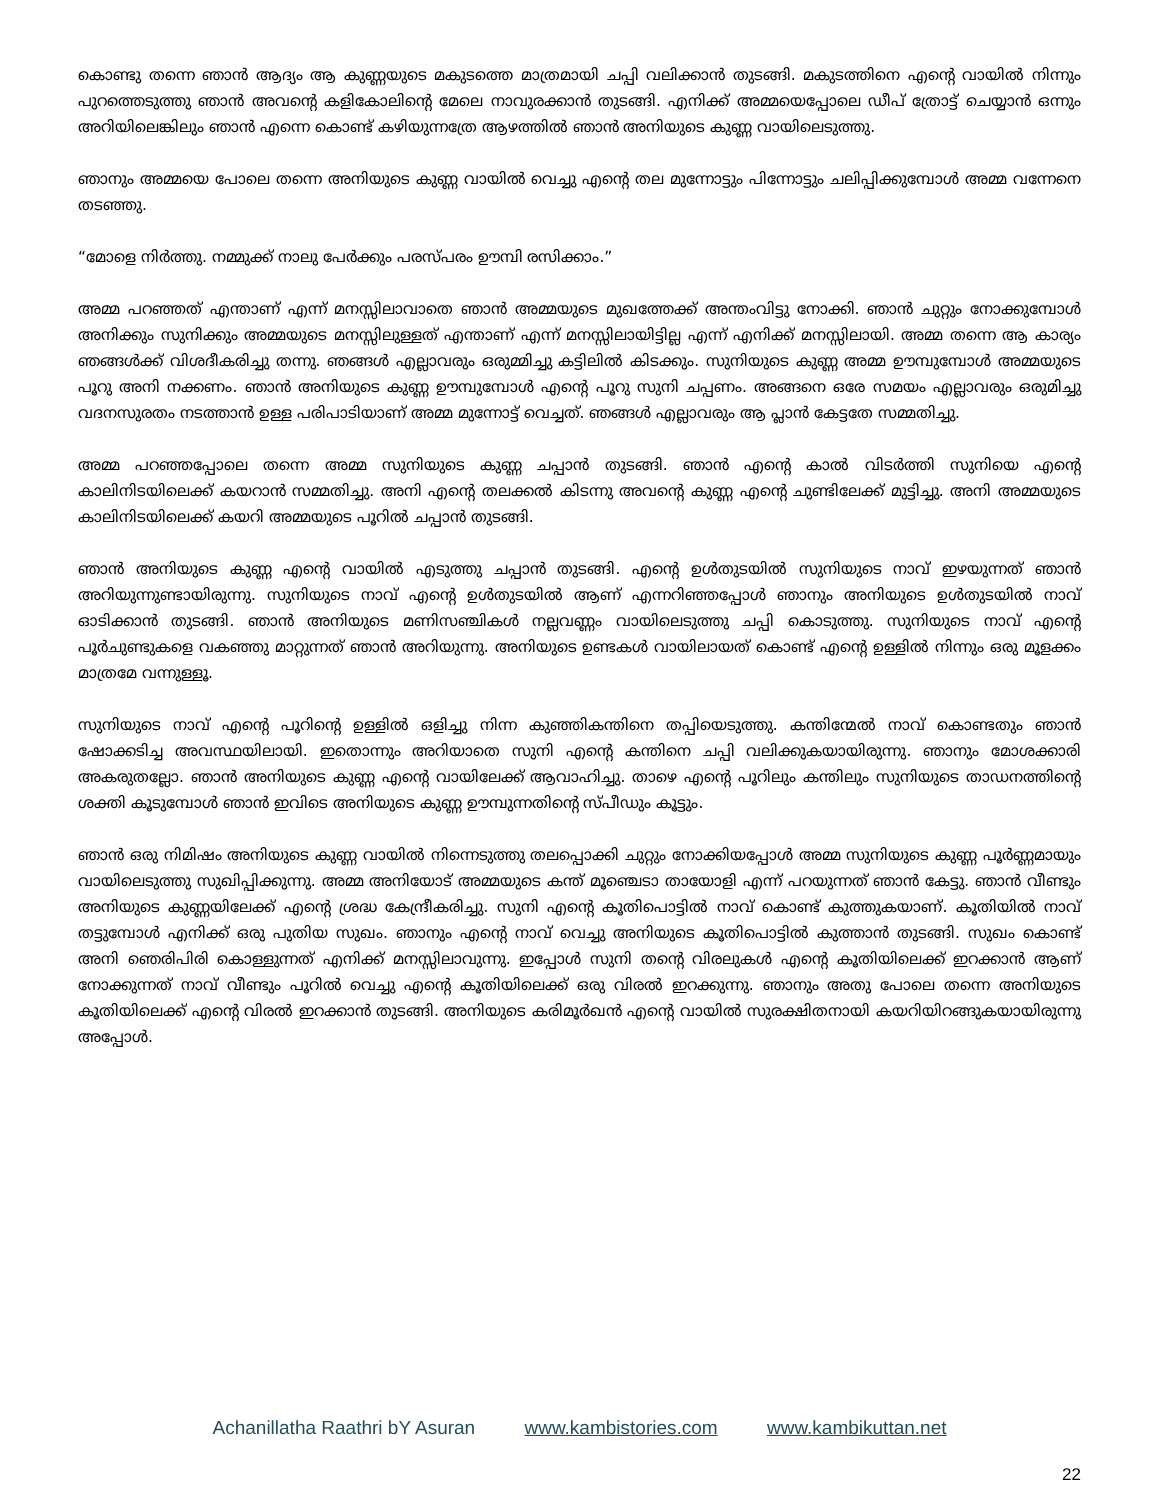കൊണ്ടു തന്നെ ഞാൻ ആദ്യം ആ കുണ്ണയുടെ മകുടത്തെ മാത്രമായി ചപ്പി വലിക്കാൻ തുടങ്ങി. മകുടത്തിനെ എന്റെ വായിൽ നിന്നും പുറത്തെടുത്തു ഞാൻ അവന്റെ കളികോലിന്റെ മേലെ നാവുരക്കാൻ തുടങ്ങി. എനിക്ക് അമ്മയെപ്പോലെ ഡീപ് ത്രോട്ട് ചെയ്യാൻ ഒന്നും അറിയിലെങ്കിലും ഞാൻ എന്നെ കൊണ്ട് കഴിയുന്നത്രേ ആഴത്തിൽ ഞാൻ അനിയുടെ കുണ്ണ വായിലെടുത്തു.
ഞാനും അമ്മയെ പോലെ തന്നെ അനിയുടെ കുണ്ണ വായിൽ വെച്ചു എന്റെ തല മുന്നോട്ടും പിന്നോട്ടും ചലിപ്പിക്കുമ്പോൾ അമ്മ വന്നേനെ തടഞ്ഞു.
“മോളെ നിർത്തു. നമ്മുക്ക് നാലു പേർക്കും പരസ്പരം ഊമ്പി രസിക്കാം.”
അമ്മ പറഞ്ഞത് എന്താണ് എന്ന് മനസ്സിലാവാതെ ഞാൻ അമ്മയുടെ മുഖത്തേക്ക് അന്തംവിട്ടു നോക്കി. ഞാൻ ചുറ്റും നോക്കുമ്പോൾ അനിക്കും സുനിക്കും അമ്മയുടെ മനസ്സിലുള്ളത് എന്താണ് എന്ന് മനസ്സിലായിട്ടില്ല എന്ന് എനിക്ക് മനസ്സിലായി. അമ്മ തന്നെ ആ കാര്യം ഞങ്ങൾക്ക് വിശദീകരിച്ചു തന്നു. ഞങ്ങൾ എല്ലാവരും ഒരുമ്മിച്ചു കട്ടിലിൽ കിടക്കും. സുനിയുടെ കുണ്ണ അമ്മ ഊമ്പുമ്പോൾ അമ്മയുടെ പൂറു അനി നക്കണം. ഞാൻ അനിയുടെ കുണ്ണ ഊമ്പുമ്പോൾ എന്റെ പൂറു സുനി ചപ്പണം. അങ്ങനെ ഒരേ സമയം എല്ലാവരും ഒരുമിച്ചു വദനസുരതം നടത്താൻ ഉള്ള പരിപാടിയാണ് അമ്മ മുന്നോട്ട് വെച്ചത്. ഞങ്ങൾ എല്ലാവരും ആ പ്ലാൻ കേട്ടതേ സമ്മതിച്ചു.
അമ്മ പറഞ്ഞപ്പോലെ തന്നെ അമ്മ സുനിയുടെ കുണ്ണ ചപ്പാൻ തുടങ്ങി. ഞാൻ എന്റെ കാൽ വിടർത്തി സുനിയെ എന്റെ കാലിനിടയിലെക്ക് കയറാൻ സമ്മതിച്ചു. അനി എന്റെ തലക്കൽ കിടന്നു അവന്റെ കുണ്ണ എന്റെ ചുണ്ടിലേക്ക് മുട്ടിച്ചു. അനി അമ്മയുടെ കാലിനിടയിലെക്ക് കയറി അമ്മയുടെ പൂറിൽ ചപ്പാൻ തുടങ്ങി.
ഞാൻ അനിയുടെ കുണ്ണ എന്റെ വായിൽ എടുത്തു ചപ്പാൻ തുടങ്ങി. എന്റെ ഉൾതുടയിൽ സുനിയുടെ നാവ് ഇഴയുന്നത് ഞാൻ അറിയുന്നുണ്ടായിരുന്നു. സുനിയുടെ നാവ് എന്റെ ഉൾതുടയിൽ ആണ് എന്നറിഞ്ഞപ്പോൾ ഞാനും അനിയുടെ ഉൾതുടയിൽ നാവ് ഓടിക്കാൻ തുടങ്ങി. ഞാൻ അനിയുടെ മണിസഞ്ചികൾ നല്ലവണ്ണം വായിലെടുത്തു ചപ്പി കൊടുത്തു. സുനിയുടെ നാവ് എന്റെ പൂർചുണ്ടുകളെ വകഞ്ഞു മാറ്റുന്നത് ഞാൻ അറിയുന്നു. അനിയുടെ ഉണ്ടകൾ വായിലായത് കൊണ്ട് എന്റെ ഉള്ളിൽ നിന്നും ഒരു മൂളക്കം മാത്രമേ വന്നുള്ളൂ.
സുനിയുടെ നാവ് എന്റെ പൂറിന്റെ ഉള്ളിൽ ഒളിച്ചു നിന്ന കുഞ്ഞികന്തിനെ തപ്പിയെടുത്തു. കന്തിന്മേൽ നാവ് കൊണ്ടതും ഞാൻ ഷോക്കടിച്ച അവസ്ഥയിലായി. ഇതൊന്നും അറിയാതെ സുനി എന്റെ കന്തിനെ ചപ്പി വലിക്കുകയായിരുന്നു. ഞാനും മോശക്കാരി അകരുതല്ലോ. ഞാൻ അനിയുടെ കുണ്ണ എന്റെ വായിലേക്ക് ആവാഹിച്ചു. താഴെ എന്റെ പൂറിലും കന്തിലും സുനിയുടെ താഡനത്തിന്റെ ശക്തി കൂടുമ്പോൾ ഞാൻ ഇവിടെ അനിയുടെ കുണ്ണ ഊമ്പുന്നതിന്റെ സ്പീഡും കൂട്ടും.
ഞാൻ ഒരു നിമിഷം അനിയുടെ കുണ്ണ വായിൽ നിന്നെടുത്തു തലപ്പൊക്കി ചുറ്റും നോക്കിയപ്പോൾ അമ്മ സുനിയുടെ കുണ്ണ പൂർണ്ണമായും വായിലെടുത്തു സുഖിപ്പിക്കുന്നു. അമ്മ അനിയോട് അമ്മയുടെ കന്ത് മൂഞ്ചെടാ തായോളി എന്ന് പറയുന്നത് ഞാൻ കേട്ടു. ഞാൻ വീണ്ടും അനിയുടെ കുണ്ണയിലേക്ക് എന്റെ ശ്രദ്ധ കേന്ദ്രീകരിച്ചു. സുനി എന്റെ കൂതിപൊട്ടിൽ നാവ് കൊണ്ട് കുത്തുകയാണ്. കൂതിയിൽ നാവ് തട്ടുമ്പോൾ എനിക്ക് ഒരു പുതിയ സുഖം. ഞാനും എന്റെ നാവ് വെച്ചു അനിയുടെ കൂതിപൊട്ടിൽ കുത്താൻ തുടങ്ങി. സുഖം കൊണ്ട് അനി ഞെരിപിരി കൊള്ളുന്നത് എനിക്ക് മനസ്സിലാവുന്നു. ഇപ്പോൾ സുനി തന്റെ വിരലുകൾ എന്റെ കൂതിയിലെക്ക് ഇറക്കാൻ ആണ് നോക്കുന്നത് നാവ് വീണ്ടും പൂറിൽ വെച്ചു എന്റെ കൂതിയിലെക്ക് ഒരു വിരൽ ഇറക്കുന്നു. ഞാനും അതു പോലെ തന്നെ അനിയുടെ കൂതിയിലെക്ക് എന്റെ വിരൽ ഇറക്കാൻ തുടങ്ങി. അനിയുടെ കരിമൂർഖൻ എന്റെ വായിൽ സുരക്ഷിതനായി കയറിയിറങ്ങുകയായിരുന്നു അപ്പോൾ.
Achanillatha Raathri bY Asuran www.kambistories.com www.kambikuttan.net
22